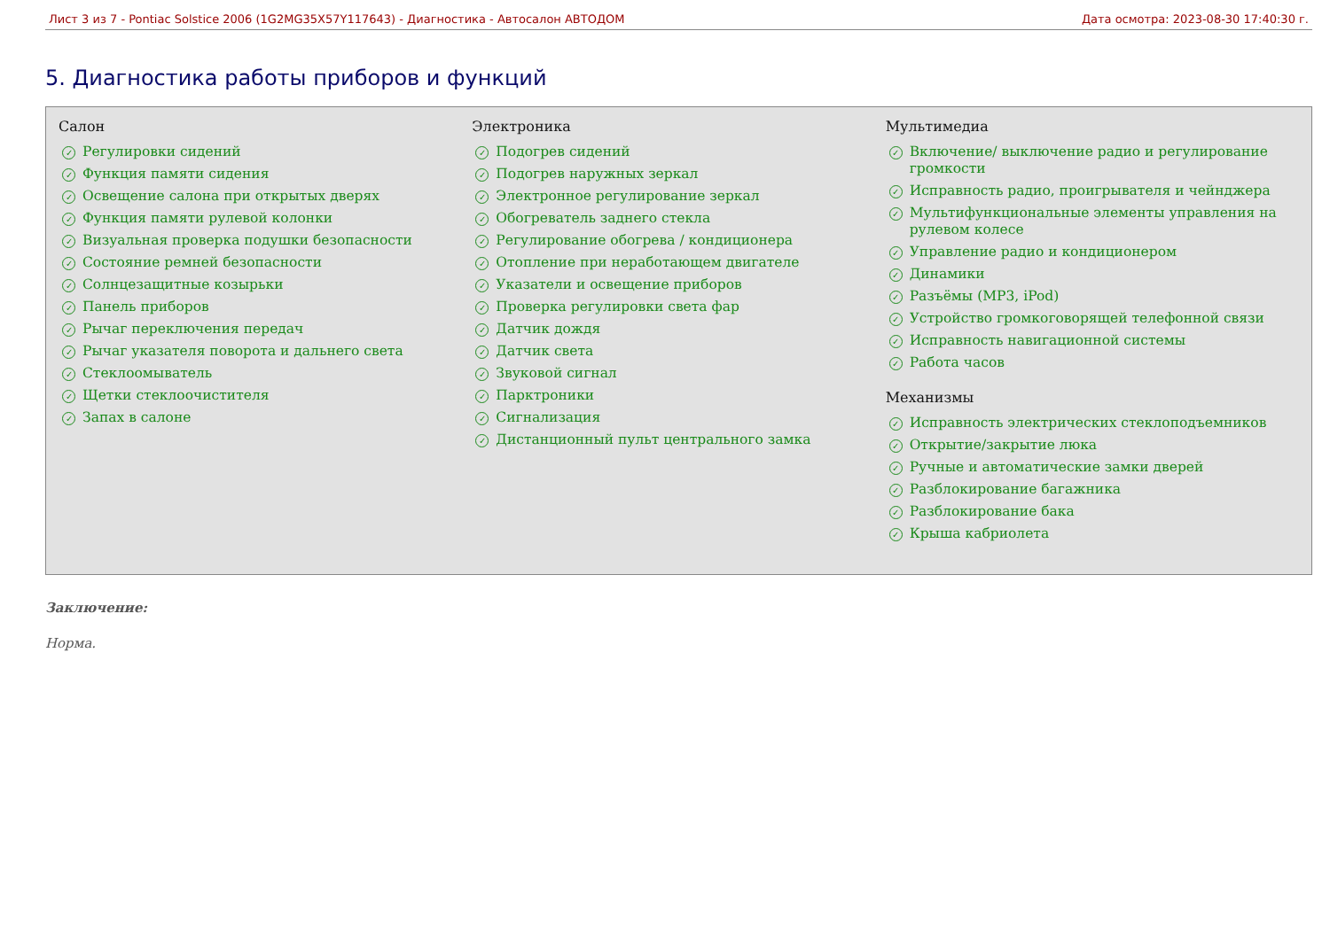Лист 3 из 7 - Pontiac Solstice 2006 (1G2MG35X57Y117643) - Диагностика - Автосалон АВТОДОМ Дата осмотра: 2023-08-30 17:40:30 г.
5. Диагностика работы приборов и функций
Салон
✓ Регулировки сидений
✓ Функция памяти сидения
✓ Освещение салона при открытых дверях
✓ Функция памяти рулевой колонки
✓ Визуальная проверка подушки безопасности
✓ Состояние ремней безопасности
✓ Солнцезащитные козырьки
✓ Панель приборов
✓ Рычаг переключения передач
✓ Рычаг указателя поворота и дальнего света
✓ Стеклоомыватель
✓ Щетки стеклоочистителя
✓ Запах в салоне
Электроника
✓ Подогрев сидений
✓ Подогрев наружных зеркал
✓ Электронное регулирование зеркал
✓ Обогреватель заднего стекла
✓ Регулирование обогрева / кондиционера
✓ Отопление при неработающем двигателе
✓ Указатели и освещение приборов
✓ Проверка регулировки света фар
✓ Датчик дождя
✓ Датчик света
✓ Звуковой сигнал
✓ Парктроники
✓ Сигнализация
✓ Дистанционный пульт центрального замка
Мультимедиа
✓ Включение/ выключение радио и регулирование громкости
✓ Исправность радио, проигрывателя и чейнджера
✓ Мультифункциональные элементы управления на рулевом колесе
✓ Управление радио и кондиционером
✓ Динамики
✓ Разъёмы (MP3, iPod)
✓ Устройство громкоговорящей телефонной связи
✓ Исправность навигационной системы
✓ Работа часов
Механизмы
✓ Исправность электрических стеклоподъемников
✓ Открытие/закрытие люка
✓ Ручные и автоматические замки дверей
✓ Разблокирование багажника
✓ Разблокирование бака
✓ Крыша кабриолета
Заключение:
Норма.